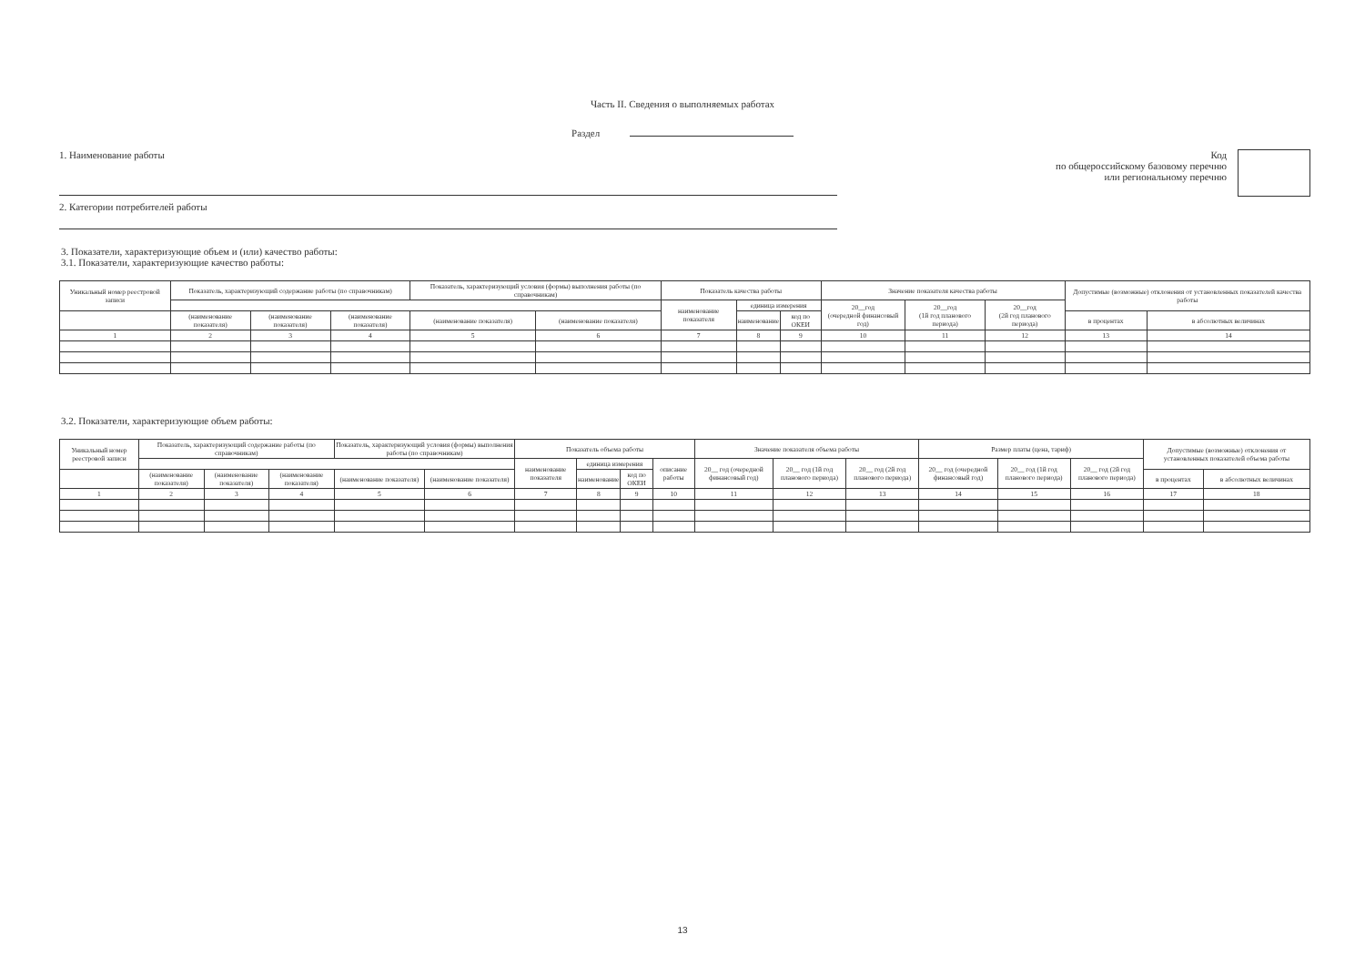Часть II. Сведения о выполняемых работах
Раздел
1. Наименование работы
2. Категории потребителей работы
Код
по общероссийскому базовому перечню
или региональному перечню
3. Показатели, характеризующие объем и (или) качество работы:
3.1. Показатели, характеризующие качество работы:
| Уникальный номер реестровой записи | Показатель, характеризующий содержание работы (по справочникам) | | | Показатель, характеризующий условия (формы) выполнения работы (по справочникам) | | Показатель качества работы | | | Значение показателя качества работы | | | Допустимые (возможные) отклонения от установленных показателей качества работы | |
| --- | --- | --- | --- | --- | --- | --- | --- | --- | --- | --- | --- | --- | --- |
| | | | | | | наименование показателя | единица измерения | | 20__год (очередной финансовый год) | 20__год (1й год планового периода) | 20__год (2й год планового периода) | | |
| | (наименование показателя) | (наименование показателя) | (наименование показателя) | (наименование показателя) | (наименование показателя) | | наименование | код по ОКЕИ | | | | в процентах | в абсолютных величинах |
| 1 | 2 | 3 | 4 | 5 | 6 | 7 | 8 | 9 | 10 | 11 | 12 | 13 | 14 |
3.2. Показатели, характеризующие объем работы:
| Уникальный номер реестровой записи | Показатель, характеризующий содержание работы (по справочникам) | | | Показатель, характеризующий условия (формы) выполнения работы (по справочникам) | | Показатель объема работы | | | | Значение показателя объема работы | | | Размер платы (цена, тариф) | | | Допустимые (возможные) отклонения от установленных показателей объема работы | |
| --- | --- | --- | --- | --- | --- | --- | --- | --- | --- | --- | --- | --- | --- | --- | --- | --- | --- |
| | | | | | | наименование показателя | единица измерения | | описание работы | 20__ год (очередной финансовый год) | 20__ год (1й год планового периода) | 20__ год (2й год планового периода) | 20__ год (очередной финансовый год) | 20__ год (1й год планового периода) | 20__ год (2й год планового периода) | | |
| | (наименование показателя) | (наименование показателя) | (наименование показателя) | (наименование показателя) | (наименование показателя) | | наименование | код по ОКЕИ | | | | | | | | в процентах | в абсолютных величинах |
| 1 | 2 | 3 | 4 | 5 | 6 | 7 | 8 | 9 | 10 | 11 | 12 | 13 | 14 | 15 | 16 | 17 | 18 |
13